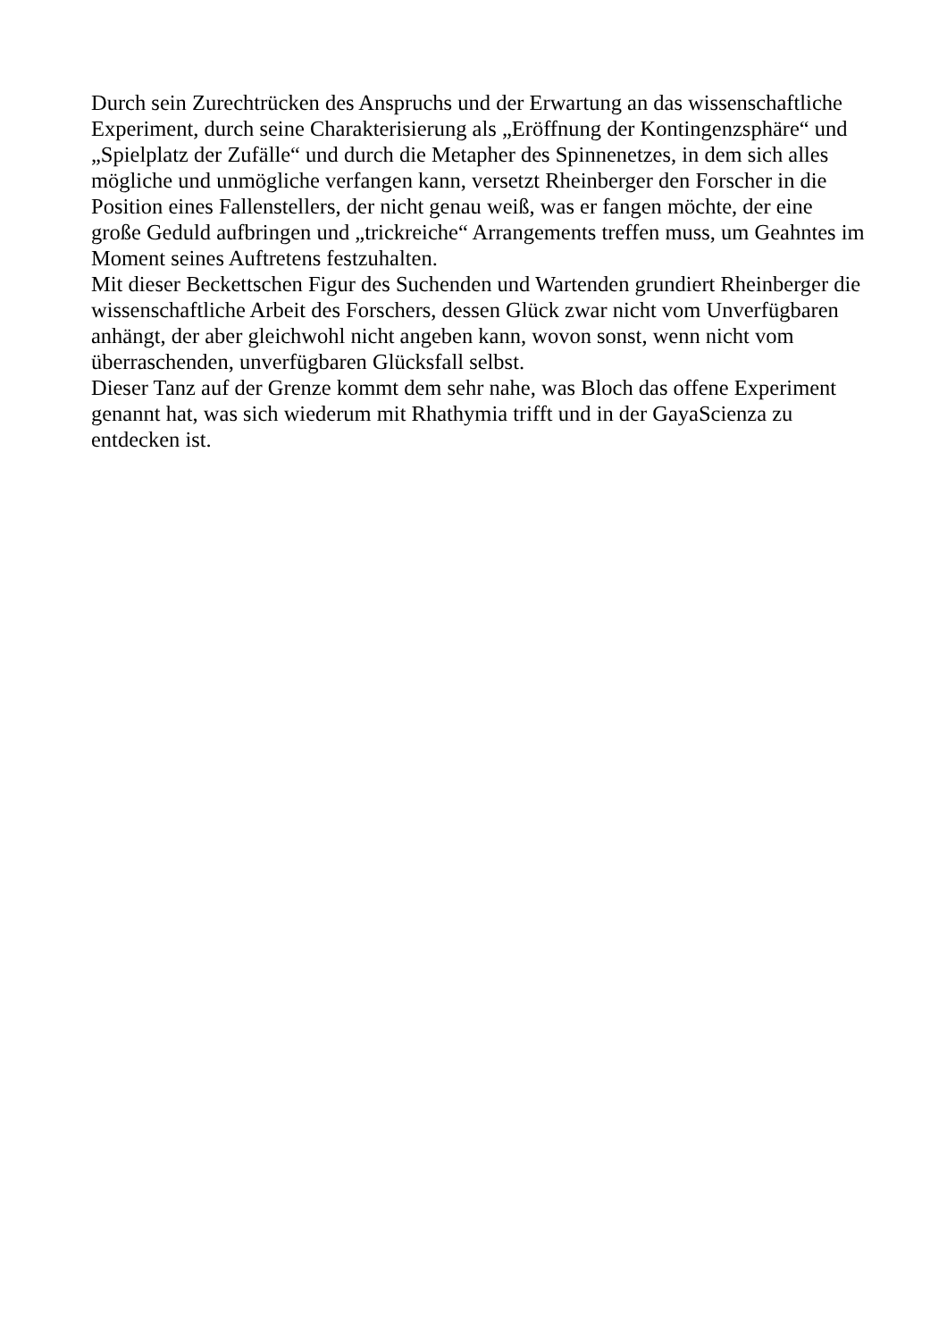Durch sein Zurechtrücken des Anspruchs und der Erwartung an das wissenschaftliche Experiment, durch seine Charakterisierung als „Eröffnung der Kontingenzsphäre“ und „Spielplatz der Zufälle“ und durch die Metapher des Spinnenetzes, in dem sich alles mögliche und unmögliche verfangen kann, versetzt Rheinberger den Forscher in die Position eines Fallenstellers, der nicht genau weiß, was er fangen möchte, der eine große Geduld aufbringen und „trickreiche“ Arrangements treffen muss, um Geahntes im Moment seines Auftretens festzuhalten.
Mit dieser Beckettschen Figur des Suchenden und Wartenden grundiert Rheinberger die wissenschaftliche Arbeit des Forschers, dessen Glück zwar nicht vom Unverfügbaren anhängt, der aber gleichwohl nicht angeben kann, wovon sonst, wenn nicht vom überraschenden, unverfügbaren Glücksfall selbst.
Dieser Tanz auf der Grenze kommt dem sehr nahe, was Bloch das offene Experiment genannt hat, was sich wiederum mit Rhathymia trifft und in der GayaScienza zu entdecken ist.